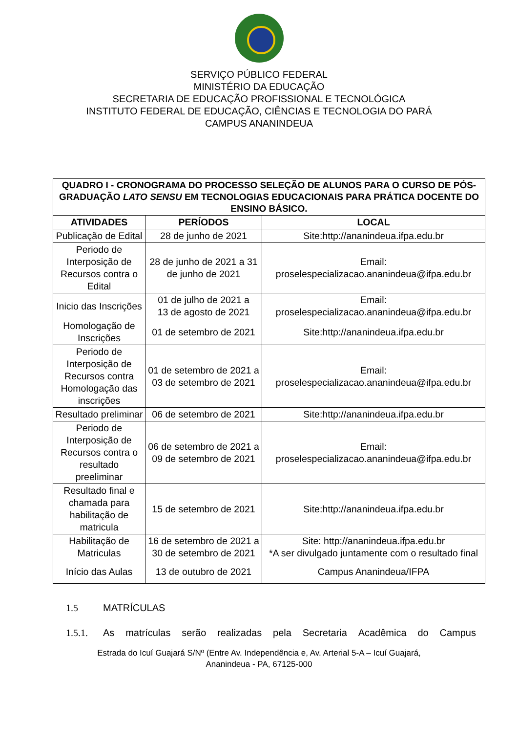SERVIÇO PÚBLICO FEDERAL
MINISTÉRIO DA EDUCAÇÃO
SECRETARIA DE EDUCAÇÃO PROFISSIONAL E TECNOLÓGICA
INSTITUTO FEDERAL DE EDUCAÇÃO, CIÊNCIAS E TECNOLOGIA DO PARÁ
CAMPUS ANANINDEUA
| QUADRO I - CRONOGRAMA DO PROCESSO SELEÇÃO DE ALUNOS PARA O CURSO DE PÓS-GRADUAÇÃO LATO SENSU EM TECNOLOGIAS EDUCACIONAIS PARA PRÁTICA DOCENTE DO ENSINO BÁSICO. | | |
| --- | --- | --- |
| ATIVIDADES | PERÍODOS | LOCAL |
| Publicação de Edital | 28 de junho de 2021 | Site:http://ananindeua.ifpa.edu.br |
| Periodo de Interposição de Recursos contra o Edital | 28 de junho de 2021 a 31 de junho de 2021 | Email: proselespecializacao.ananindeua@ifpa.edu.br |
| Inicio das Inscrições | 01 de julho de 2021 a 13 de agosto de 2021 | Email: proselespecializacao.ananindeua@ifpa.edu.br |
| Homologação de Inscrições | 01 de setembro de 2021 | Site:http://ananindeua.ifpa.edu.br |
| Periodo de Interposição de Recursos contra Homologação das inscrições | 01 de setembro de 2021 a 03 de setembro de 2021 | Email: proselespecializacao.ananindeua@ifpa.edu.br |
| Resultado preliminar | 06 de setembro de 2021 | Site:http://ananindeua.ifpa.edu.br |
| Periodo de Interposição de Recursos contra o resultado preeliminar | 06 de setembro de 2021 a 09 de setembro de 2021 | Email: proselespecializacao.ananindeua@ifpa.edu.br |
| Resultado final e chamada para habilitação de matricula | 15 de setembro de 2021 | Site:http://ananindeua.ifpa.edu.br |
| Habilitação de Matriculas | 16 de setembro de 2021 a 30 de setembro de 2021 | Site: http://ananindeua.ifpa.edu.br *A ser divulgado juntamente com o resultado final |
| Início das Aulas | 13 de outubro de 2021 | Campus Ananindeua/IFPA |
1.5 MATRÍCULAS
1.5.1. As matrículas serão realizadas pela Secretaria Acadêmica do Campus
Estrada do Icuí Guajará S/Nº (Entre Av. Independência e, Av. Arterial 5-A – Icuí Guajará,
Ananindeua - PA, 67125-000